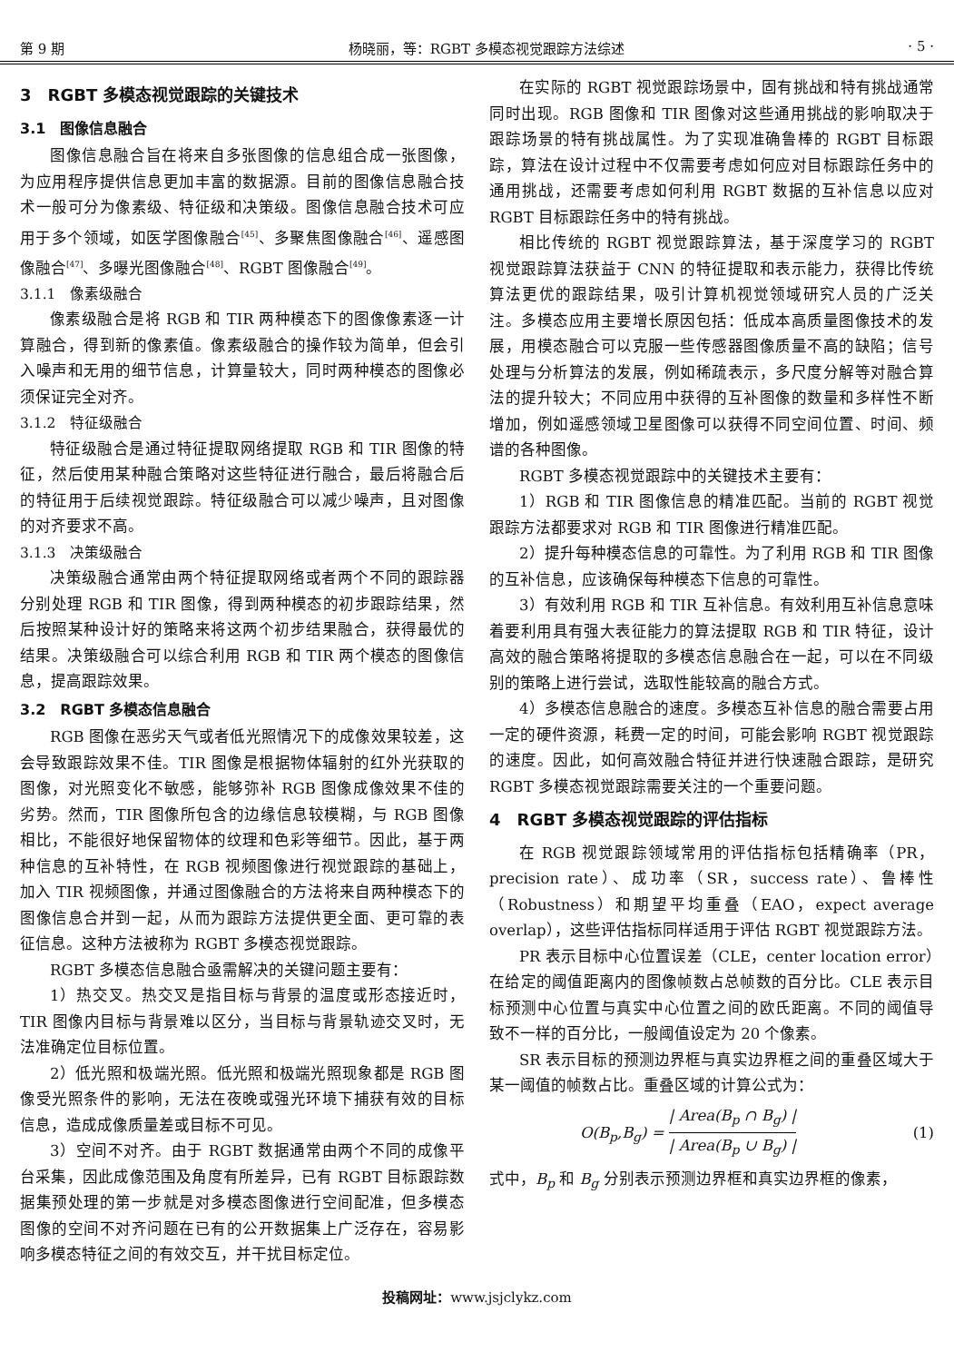第 9 期 杨晓丽，等：RGBT 多模态视觉跟踪方法综述 · 5 ·
3　RGBT 多模态视觉跟踪的关键技术
3.1　图像信息融合
图像信息融合旨在将来自多张图像的信息组合成一张图像，为应用程序提供信息更加丰富的数据源。目前的图像信息融合技术一般可分为像素级、特征级和决策级。图像信息融合技术可应用于多个领域，如医学图像融合<sup>[45]</sup>、多聚焦图像融合<sup>[46]</sup>、遥感图像融合<sup>[47]</sup>、多曝光图像融合<sup>[48]</sup>、RGBT 图像融合<sup>[49]</sup>。
3.1.1　像素级融合
像素级融合是将 RGB 和 TIR 两种模态下的图像像素逐一计算融合，得到新的像素值。像素级融合的操作较为简单，但会引入噪声和无用的细节信息，计算量较大，同时两种模态的图像必须保证完全对齐。
3.1.2　特征级融合
特征级融合是通过特征提取网络提取 RGB 和 TIR 图像的特征，然后使用某种融合策略对这些特征进行融合，最后将融合后的特征用于后续视觉跟踪。特征级融合可以减少噪声，且对图像的对齐要求不高。
3.1.3　决策级融合
决策级融合通常由两个特征提取网络或者两个不同的跟踪器分别处理 RGB 和 TIR 图像，得到两种模态的初步跟踪结果，然后按照某种设计好的策略来将这两个初步结果融合，获得最优的结果。决策级融合可以综合利用 RGB 和 TIR 两个模态的图像信息，提高跟踪效果。
3.2　RGBT 多模态信息融合
RGB 图像在恶劣天气或者低光照情况下的成像效果较差，这会导致跟踪效果不佳。TIR 图像是根据物体辐射的红外光获取的图像，对光照变化不敏感，能够弥补 RGB 图像成像效果不佳的劣势。然而，TIR 图像所包含的边缘信息较模糊，与 RGB 图像相比，不能很好地保留物体的纹理和色彩等细节。因此，基于两种信息的互补特性，在 RGB 视频图像进行视觉跟踪的基础上，加入 TIR 视频图像，并通过图像融合的方法将来自两种模态下的图像信息合并到一起，从而为跟踪方法提供更全面、更可靠的表征信息。这种方法被称为 RGBT 多模态视觉跟踪。
RGBT 多模态信息融合亟需解决的关键问题主要有：
1）热交叉。热交叉是指目标与背景的温度或形态接近时，TIR 图像内目标与背景难以区分，当目标与背景轨迹交叉时，无法准确定位目标位置。
2）低光照和极端光照。低光照和极端光照现象都是 RGB 图像受光照条件的影响，无法在夜晚或强光环境下捕获有效的目标信息，造成成像质量差或目标不可见。
3）空间不对齐。由于 RGBT 数据通常由两个不同的成像平台采集，因此成像范围及角度有所差异，已有 RGBT 目标跟踪数据集预处理的第一步就是对多模态图像进行空间配准，但多模态图像的空间不对齐问题在已有的公开数据集上广泛存在，容易影响多模态特征之间的有效交互，并干扰目标定位。
在实际的 RGBT 视觉跟踪场景中，固有挑战和特有挑战通常同时出现。RGB 图像和 TIR 图像对这些通用挑战的影响取决于跟踪场景的特有挑战属性。为了实现准确鲁棒的 RGBT 目标跟踪，算法在设计过程中不仅需要考虑如何应对目标跟踪任务中的通用挑战，还需要考虑如何利用 RGBT 数据的互补信息以应对 RGBT 目标跟踪任务中的特有挑战。
相比传统的 RGBT 视觉跟踪算法，基于深度学习的 RGBT 视觉跟踪算法获益于 CNN 的特征提取和表示能力，获得比传统算法更优的跟踪结果，吸引计算机视觉领域研究人员的广泛关注。多模态应用主要增长原因包括：低成本高质量图像技术的发展，用模态融合可以克服一些传感器图像质量不高的缺陷；信号处理与分析算法的发展，例如稀疏表示，多尺度分解等对融合算法的提升较大；不同应用中获得的互补图像的数量和多样性不断增加，例如遥感领域卫星图像可以获得不同空间位置、时间、频谱的各种图像。
RGBT 多模态视觉跟踪中的关键技术主要有：
1）RGB 和 TIR 图像信息的精准匹配。当前的 RGBT 视觉跟踪方法都要求对 RGB 和 TIR 图像进行精准匹配。
2）提升每种模态信息的可靠性。为了利用 RGB 和 TIR 图像的互补信息，应该确保每种模态下信息的可靠性。
3）有效利用 RGB 和 TIR 互补信息。有效利用互补信息意味着要利用具有强大表征能力的算法提取 RGB 和 TIR 特征，设计高效的融合策略将提取的多模态信息融合在一起，可以在不同级别的策略上进行尝试，选取性能较高的融合方式。
4）多模态信息融合的速度。多模态互补信息的融合需要占用一定的硬件资源，耗费一定的时间，可能会影响 RGBT 视觉跟踪的速度。因此，如何高效融合特征并进行快速融合跟踪，是研究 RGBT 多模态视觉跟踪需要关注的一个重要问题。
4　RGBT 多模态视觉跟踪的评估指标
在 RGB 视觉跟踪领域常用的评估指标包括精确率（PR，precision rate）、成功率（SR，success rate）、鲁棒性（Robustness）和期望平均重叠（EAO，expect average overlap），这些评估指标同样适用于评估 RGBT 视觉跟踪方法。
PR 表示目标中心位置误差（CLE，center location error）在给定的阈值距离内的图像帧数占总帧数的百分比。CLE 表示目标预测中心位置与真实中心位置之间的欧氏距离。不同的阈值导致不一样的百分比，一般阈值设定为 20 个像素。
SR 表示目标的预测边界框与真实边界框之间的重叠区域大于某一阈值的帧数占比。重叠区域的计算公式为：
O(B<sub>p</sub>,B<sub>g</sub>) = | Area(B<sub>p</sub> ∩ B<sub>g</sub>) | | Area(B<sub>p</sub> ∪ B<sub>g</sub>) | (1)
式中，B<sub>p</sub> 和 B<sub>g</sub> 分别表示预测边界框和真实边界框的像素，
投稿网址：www.jsjclykz.com